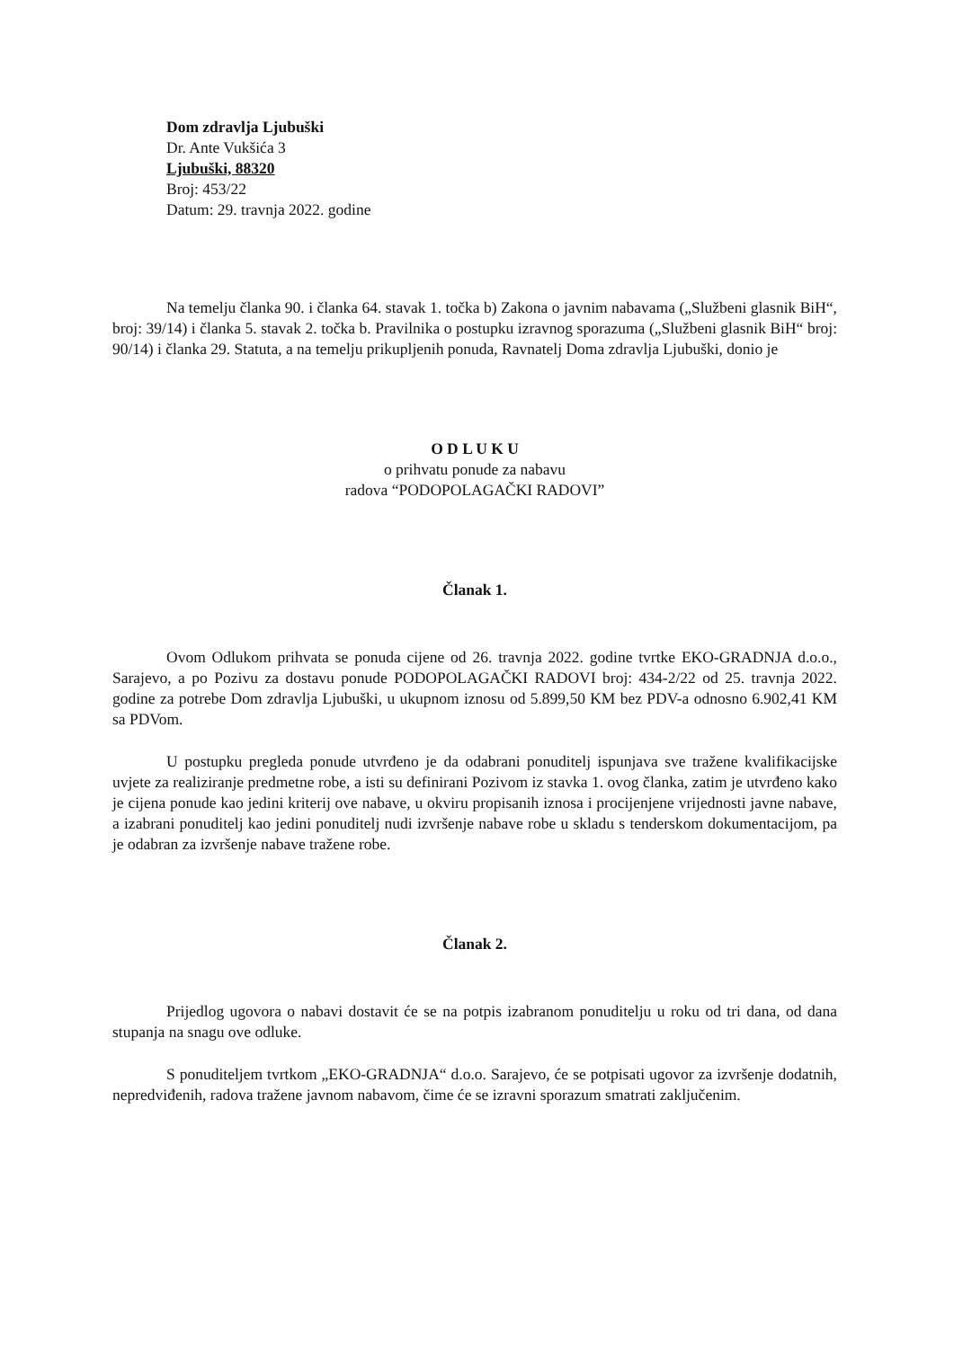Dom zdravlja Ljubuški
Dr. Ante Vukšića 3
Ljubuški, 88320
Broj: 453/22
Datum: 29. travnja 2022. godine
Na temelju članka 90. i članka 64. stavak 1. točka b) Zakona o javnim nabavama („Službeni glasnik BiH“, broj: 39/14) i članka 5. stavak 2. točka b. Pravilnika o postupku izravnog sporazuma („Službeni glasnik BiH“ broj: 90/14) i članka 29. Statuta, a na temelju prikupljenih ponuda, Ravnatelj Doma zdravlja Ljubuški, donio je
O D L U K U
o prihvatu ponude za nabavu
radova “PODOPOLAGAČKI RADOVI”
Članak 1.
Ovom Odlukom prihvata se ponuda cijene od 26. travnja 2022. godine tvrtke EKO-GRADNJA d.o.o., Sarajevo, a po Pozivu za dostavu ponude PODOPOLAGAČKI RADOVI broj: 434-2/22 od 25. travnja 2022. godine za potrebe Dom zdravlja Ljubuški, u ukupnom iznosu od 5.899,50 KM bez PDV-a odnosno 6.902,41 KM sa PDVom.
U postupku pregleda ponude utvrđeno je da odabrani ponuditelj ispunjava sve tražene kvalifikacijske uvjete za realiziranje predmetne robe, a isti su definirani Pozivom iz stavka 1. ovog članka, zatim je utvrđeno kako je cijena ponude kao jedini kriterij ove nabave, u okviru propisanih iznosa i procijenjene vrijednosti javne nabave, a izabrani ponuditelj kao jedini ponuditelj nudi izvršenje nabave robe u skladu s tenderskom dokumentacijom, pa je odabran za izvršenje nabave tražene robe.
Članak 2.
Prijedlog ugovora o nabavi dostavit će se na potpis izabranom ponuditelju u roku od tri dana, od dana stupanja na snagu ove odluke.
S ponuditeljem tvrtkom „EKO-GRADNJA“ d.o.o. Sarajevo, će se potpisati ugovor za izvršenje dodatnih, nepredviđenih, radova tražene javnom nabavom, čime će se izravni sporazum smatrati zaključenim.